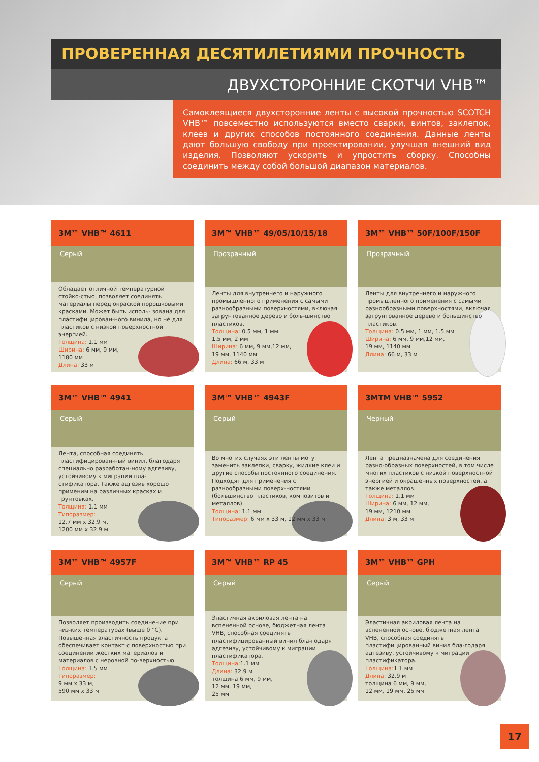ПРОВЕРЕННАЯ ДЕСЯТИЛЕТИЯМИ ПРОЧНОСТЬ
ДВУХСТОРОННИЕ СКОТЧИ VHB™
Самоклеящиеся двухсторонние ленты с высокой прочностью SCOTCH VHB™ повсеместно используются вместо сварки, винтов, заклепок, клеев и других способов постоянного соединения. Данные ленты дают большую свободу при проектировании, улучшая внешний вид изделия. Позволяют ускорить и упростить сборку. Способны соединить между собой большой диапазон материалов.
3M™ VHB™ 4611
Серый
Обладает отличной температурной стойко-стью, позволяет соединять материалы перед окраской порошковыми красками. Может быть исполь- зована для пластифицирован-ного винила, но не для пластиков с низкой поверхностной энергией.
Толщина: 1.1 мм
Ширина: 6 мм, 9 мм,
1180 мм
Длина: 33 м
3M™ VHB™ 49/05/10/15/18
Прозрачный
Ленты для внутреннего и наружного промышленного применения с самыми разнообразными поверхностями, включая загрунтованное дерево и боль-шинство пластиков.
Толщина: 0.5 мм, 1 мм
1.5 мм, 2 мм
Ширина: 6 мм, 9 мм,12 мм,
19 мм, 1140 мм
Длина: 66 м, 33 м
3M™ VHB™ 50F/100F/150F
Прозрачный
Ленты для внутреннего и наружного промышленного применения с самыми разнообразными поверхностями, включая загрунтованное дерево и большинство пластиков.
Толщина: 0.5 мм, 1 мм, 1.5 мм
Ширина: 6 мм, 9 мм,12 мм,
19 мм, 1140 мм
Длина: 66 м, 33 м
3M™ VHB™ 4941
Серый
Лента, способная соединять пластифицирован-ный винил, благодаря специально разработан-ному адгезиву, устойчивому к миграции пла-стификатора. Также адгезив хорошо применим на различных красках и грунтовках.
Толщина: 1.1 мм
Типоразмер:
12.7 мм х 32.9 м,
1200 мм х 32.9 м
3M™ VHB™ 4943F
Серый
Во многих случаях эти ленты могут заменить заклепки, сварку, жидкие клеи и другие способы постоянного соединения. Подходят для применения с разнообразными поверх-ностями (большинство пластиков, композитов и металлов).
Толщина: 1.1 мм
Типоразмер: 6 мм х 33 м, 12 мм х 33 м
3MTM VHB™ 5952
Черный
Лента предназначена для соединения разно-образных поверхностей, в том числе многих пластиков с низкой поверхностной энергией и окрашенных поверхностей, а также металлов.
Толщина: 1.1 мм
Ширина: 6 мм, 12 мм,
19 мм, 1210 мм
Длина: 3 м, 33 м
3M™ VHB™ 4957F
Серый
Позволяет производить соединение при низ-ких температурах (выше 0 °С). Повышенная эластичность продукта обеспечивает контакт с поверхностью при соединении жестких материалов и материалов с неровной по-верхностью.
Толщина: 1.5 мм
Типоразмер:
9 мм х 33 м,
590 мм х 33 м
3M™ VHB™ RP 45
Серый
Эластичная акриловая лента на вспененной основе, бюджетная лента VHB, способная соединять пластифицированный винил бла-годаря адгезиву, устойчивому к миграции пластификатора.
Толщина: 1.1 мм
Длина: 32.9 м
толщина 6 мм, 9 мм,
12 мм, 19 мм,
25 мм
3M™ VHB™ GPH
Серый
Эластичная акриловая лента на вспененной основе, бюджетная лента VHB, способная соединять пластифицированный винил бла-годаря адгезиву, устойчивому к миграции пластификатора.
Толщина: 1.1 мм
Длина: 32.9 м
толщина 6 мм, 9 мм,
12 мм, 19 мм, 25 мм
17